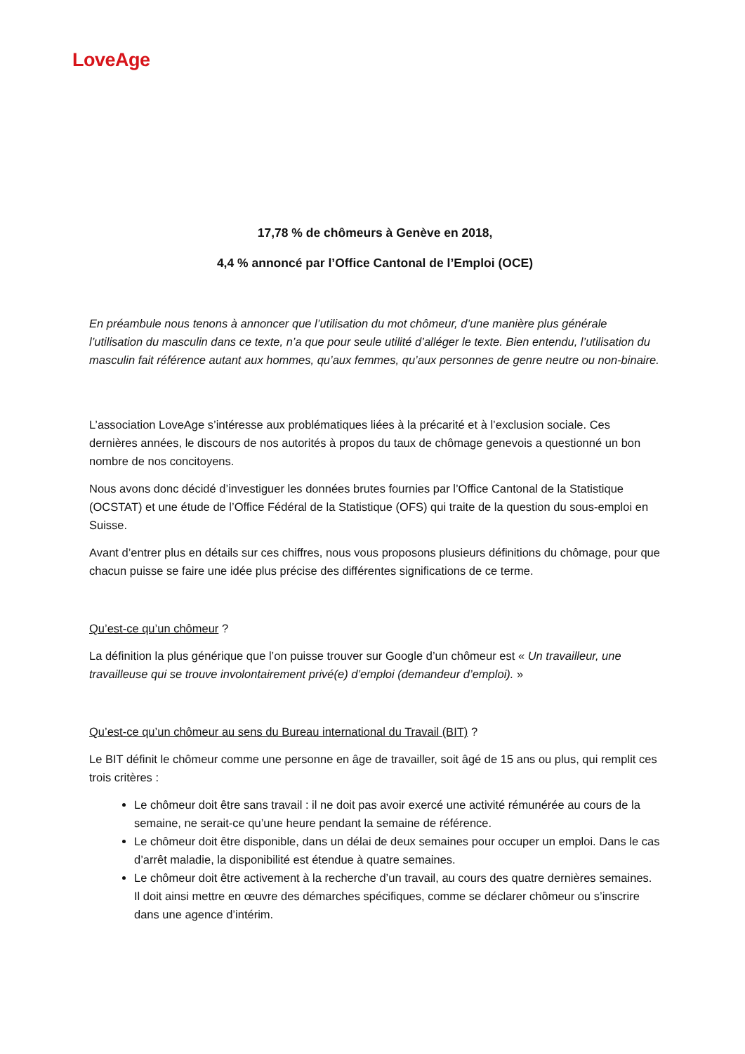LoveAge
17,78 % de chômeurs à Genève en 2018,
4,4 % annoncé par l’Office Cantonal de l’Emploi (OCE)
En préambule nous tenons à annoncer que l’utilisation du mot chômeur, d’une manière plus générale l’utilisation du masculin dans ce texte, n’a que pour seule utilité d’alléger le texte. Bien entendu, l’utilisation du masculin fait référence autant aux hommes, qu’aux femmes, qu’aux personnes de genre neutre ou non-binaire.
L’association LoveAge s’intéresse aux problématiques liées à la précarité et à l’exclusion sociale. Ces dernières années, le discours de nos autorités à propos du taux de chômage genevois a questionné un bon nombre de nos concitoyens.
Nous avons donc décidé d’investiguer les données brutes fournies par l’Office Cantonal de la Statistique (OCSTAT) et une étude de l’Office Fédéral de la Statistique (OFS) qui traite de la question du sous-emploi en Suisse.
Avant d’entrer plus en détails sur ces chiffres, nous vous proposons plusieurs définitions du chômage, pour que chacun puisse se faire une idée plus précise des différentes significations de ce terme.
Qu’est-ce qu’un chômeur ?
La définition la plus générique que l’on puisse trouver sur Google d’un chômeur est « Un travailleur, une travailleuse qui se trouve involontairement privé(e) d’emploi (demandeur d’emploi). »
Qu’est-ce qu’un chômeur au sens du Bureau international du Travail (BIT) ?
Le BIT définit le chômeur comme une personne en âge de travailler, soit âgé de 15 ans ou plus, qui remplit ces trois critères :
Le chômeur doit être sans travail : il ne doit pas avoir exercé une activité rémunérée au cours de la semaine, ne serait-ce qu’une heure pendant la semaine de référence.
Le chômeur doit être disponible, dans un délai de deux semaines pour occuper un emploi. Dans le cas d’arrêt maladie, la disponibilité est étendue à quatre semaines.
Le chômeur doit être activement à la recherche d’un travail, au cours des quatre dernières semaines. Il doit ainsi mettre en œuvre des démarches spécifiques, comme se déclarer chômeur ou s’inscrire dans une agence d’intérim.